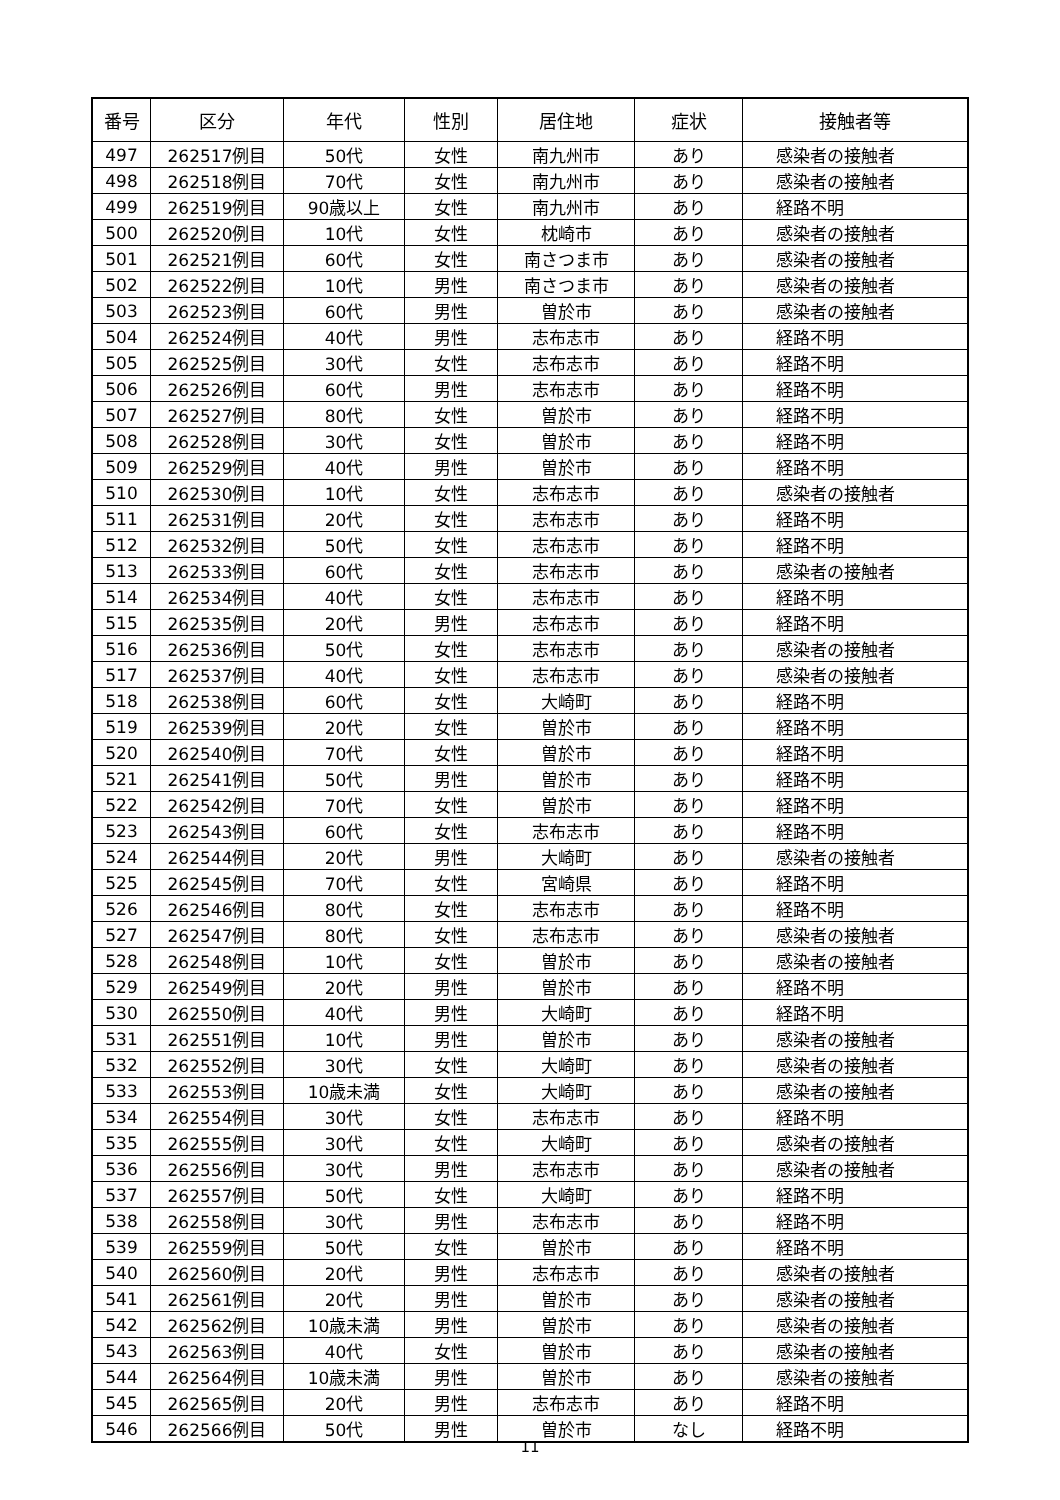| 番号 | 区分 | 年代 | 性別 | 居住地 | 症状 | 接触者等 |
| --- | --- | --- | --- | --- | --- | --- |
| 497 | 262517例目 | 50代 | 女性 | 南九州市 | あり | 感染者の接触者 |
| 498 | 262518例目 | 70代 | 女性 | 南九州市 | あり | 感染者の接触者 |
| 499 | 262519例目 | 90歳以上 | 女性 | 南九州市 | あり | 経路不明 |
| 500 | 262520例目 | 10代 | 女性 | 枕崎市 | あり | 感染者の接触者 |
| 501 | 262521例目 | 60代 | 女性 | 南さつま市 | あり | 感染者の接触者 |
| 502 | 262522例目 | 10代 | 男性 | 南さつま市 | あり | 感染者の接触者 |
| 503 | 262523例目 | 60代 | 男性 | 曽於市 | あり | 感染者の接触者 |
| 504 | 262524例目 | 40代 | 男性 | 志布志市 | あり | 経路不明 |
| 505 | 262525例目 | 30代 | 女性 | 志布志市 | あり | 経路不明 |
| 506 | 262526例目 | 60代 | 男性 | 志布志市 | あり | 経路不明 |
| 507 | 262527例目 | 80代 | 女性 | 曽於市 | あり | 経路不明 |
| 508 | 262528例目 | 30代 | 女性 | 曽於市 | あり | 経路不明 |
| 509 | 262529例目 | 40代 | 男性 | 曽於市 | あり | 経路不明 |
| 510 | 262530例目 | 10代 | 女性 | 志布志市 | あり | 感染者の接触者 |
| 511 | 262531例目 | 20代 | 女性 | 志布志市 | あり | 経路不明 |
| 512 | 262532例目 | 50代 | 女性 | 志布志市 | あり | 経路不明 |
| 513 | 262533例目 | 60代 | 女性 | 志布志市 | あり | 感染者の接触者 |
| 514 | 262534例目 | 40代 | 女性 | 志布志市 | あり | 経路不明 |
| 515 | 262535例目 | 20代 | 男性 | 志布志市 | あり | 経路不明 |
| 516 | 262536例目 | 50代 | 女性 | 志布志市 | あり | 感染者の接触者 |
| 517 | 262537例目 | 40代 | 女性 | 志布志市 | あり | 感染者の接触者 |
| 518 | 262538例目 | 60代 | 女性 | 大崎町 | あり | 経路不明 |
| 519 | 262539例目 | 20代 | 女性 | 曽於市 | あり | 経路不明 |
| 520 | 262540例目 | 70代 | 女性 | 曽於市 | あり | 経路不明 |
| 521 | 262541例目 | 50代 | 男性 | 曽於市 | あり | 経路不明 |
| 522 | 262542例目 | 70代 | 女性 | 曽於市 | あり | 経路不明 |
| 523 | 262543例目 | 60代 | 女性 | 志布志市 | あり | 経路不明 |
| 524 | 262544例目 | 20代 | 男性 | 大崎町 | あり | 感染者の接触者 |
| 525 | 262545例目 | 70代 | 女性 | 宮崎県 | あり | 経路不明 |
| 526 | 262546例目 | 80代 | 女性 | 志布志市 | あり | 経路不明 |
| 527 | 262547例目 | 80代 | 女性 | 志布志市 | あり | 感染者の接触者 |
| 528 | 262548例目 | 10代 | 女性 | 曽於市 | あり | 感染者の接触者 |
| 529 | 262549例目 | 20代 | 男性 | 曽於市 | あり | 経路不明 |
| 530 | 262550例目 | 40代 | 男性 | 大崎町 | あり | 経路不明 |
| 531 | 262551例目 | 10代 | 男性 | 曽於市 | あり | 感染者の接触者 |
| 532 | 262552例目 | 30代 | 女性 | 大崎町 | あり | 感染者の接触者 |
| 533 | 262553例目 | 10歳未満 | 女性 | 大崎町 | あり | 感染者の接触者 |
| 534 | 262554例目 | 30代 | 女性 | 志布志市 | あり | 経路不明 |
| 535 | 262555例目 | 30代 | 女性 | 大崎町 | あり | 感染者の接触者 |
| 536 | 262556例目 | 30代 | 男性 | 志布志市 | あり | 感染者の接触者 |
| 537 | 262557例目 | 50代 | 女性 | 大崎町 | あり | 経路不明 |
| 538 | 262558例目 | 30代 | 男性 | 志布志市 | あり | 経路不明 |
| 539 | 262559例目 | 50代 | 女性 | 曽於市 | あり | 経路不明 |
| 540 | 262560例目 | 20代 | 男性 | 志布志市 | あり | 感染者の接触者 |
| 541 | 262561例目 | 20代 | 男性 | 曽於市 | あり | 感染者の接触者 |
| 542 | 262562例目 | 10歳未満 | 男性 | 曽於市 | あり | 感染者の接触者 |
| 543 | 262563例目 | 40代 | 女性 | 曽於市 | あり | 感染者の接触者 |
| 544 | 262564例目 | 10歳未満 | 男性 | 曽於市 | あり | 感染者の接触者 |
| 545 | 262565例目 | 20代 | 男性 | 志布志市 | あり | 経路不明 |
| 546 | 262566例目 | 50代 | 男性 | 曽於市 | なし | 経路不明 |
11